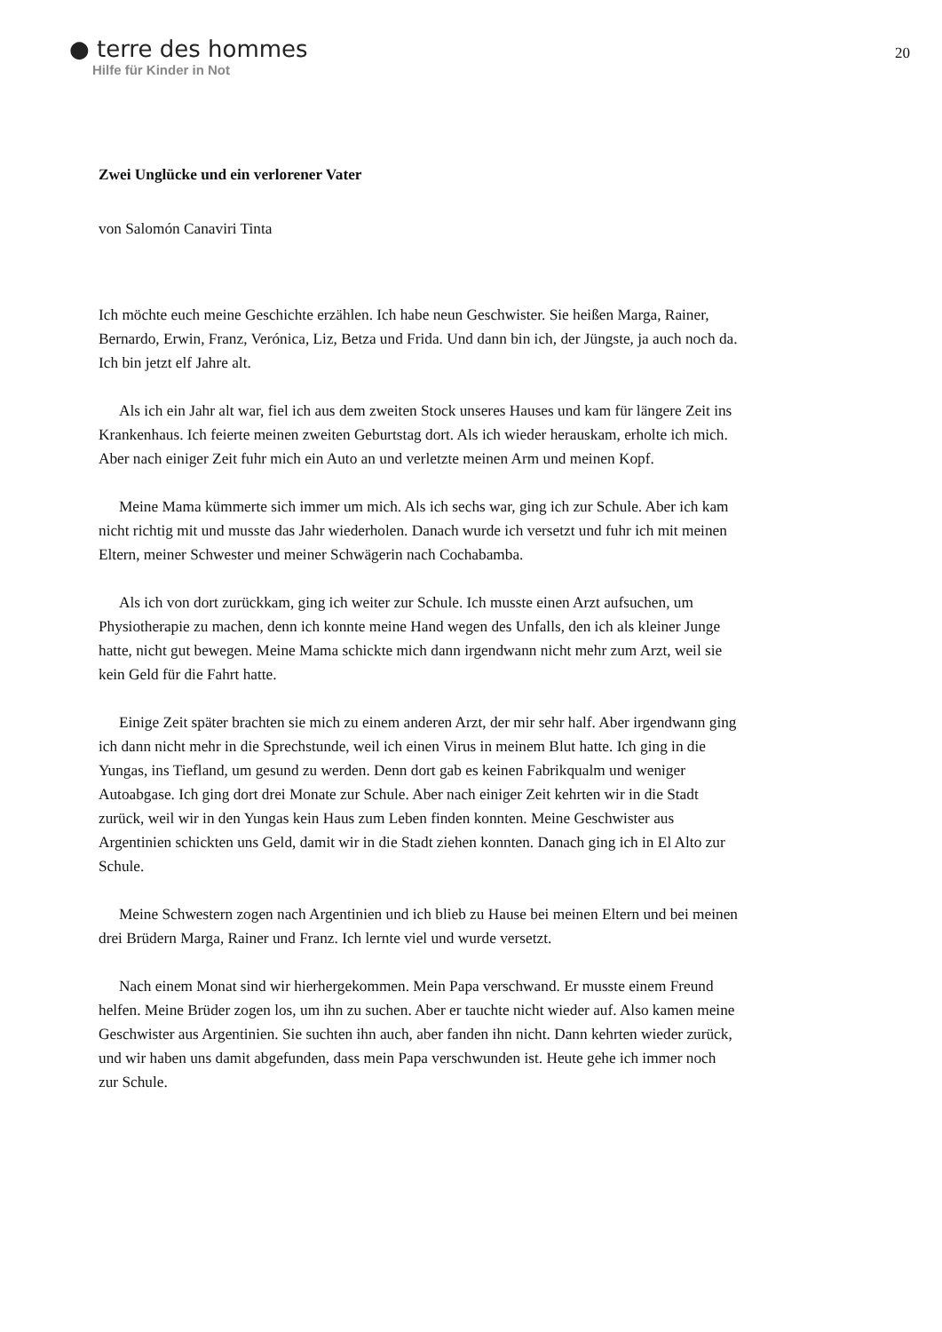● terre des hommes
Hilfe für Kinder in Not
20
Zwei Unglücke und ein verlorener Vater
von Salomón Canaviri Tinta
Ich möchte euch meine Geschichte erzählen. Ich habe neun Geschwister. Sie heißen Marga, Rainer, Bernardo, Erwin, Franz, Verónica, Liz, Betza und Frida. Und dann bin ich, der Jüngste, ja auch noch da. Ich bin jetzt elf Jahre alt.
Als ich ein Jahr alt war, fiel ich aus dem zweiten Stock unseres Hauses und kam für längere Zeit ins Krankenhaus. Ich feierte meinen zweiten Geburtstag dort. Als ich wieder herauskam, erholte ich mich. Aber nach einiger Zeit fuhr mich ein Auto an und verletzte meinen Arm und meinen Kopf.
Meine Mama kümmerte sich immer um mich. Als ich sechs war, ging ich zur Schule. Aber ich kam nicht richtig mit und musste das Jahr wiederholen. Danach wurde ich versetzt und fuhr ich mit meinen Eltern, meiner Schwester und meiner Schwägerin nach Cochabamba.
Als ich von dort zurückkam, ging ich weiter zur Schule. Ich musste einen Arzt aufsuchen, um Physiotherapie zu machen, denn ich konnte meine Hand wegen des Unfalls, den ich als kleiner Junge hatte, nicht gut bewegen. Meine Mama schickte mich dann irgendwann nicht mehr zum Arzt, weil sie kein Geld für die Fahrt hatte.
Einige Zeit später brachten sie mich zu einem anderen Arzt, der mir sehr half. Aber irgendwann ging ich dann nicht mehr in die Sprechstunde, weil ich einen Virus in meinem Blut hatte. Ich ging in die Yungas, ins Tiefland, um gesund zu werden. Denn dort gab es keinen Fabrikqualm und weniger Autoabgase. Ich ging dort drei Monate zur Schule. Aber nach einiger Zeit kehrten wir in die Stadt zurück, weil wir in den Yungas kein Haus zum Leben finden konnten. Meine Geschwister aus Argentinien schickten uns Geld, damit wir in die Stadt ziehen konnten. Danach ging ich in El Alto zur Schule.
Meine Schwestern zogen nach Argentinien und ich blieb zu Hause bei meinen Eltern und bei meinen drei Brüdern Marga, Rainer und Franz. Ich lernte viel und wurde versetzt.
Nach einem Monat sind wir hierhergekommen. Mein Papa verschwand. Er musste einem Freund helfen. Meine Brüder zogen los, um ihn zu suchen. Aber er tauchte nicht wieder auf. Also kamen meine Geschwister aus Argentinien. Sie suchten ihn auch, aber fanden ihn nicht. Dann kehrten wieder zurück, und wir haben uns damit abgefunden, dass mein Papa verschwunden ist. Heute gehe ich immer noch zur Schule.